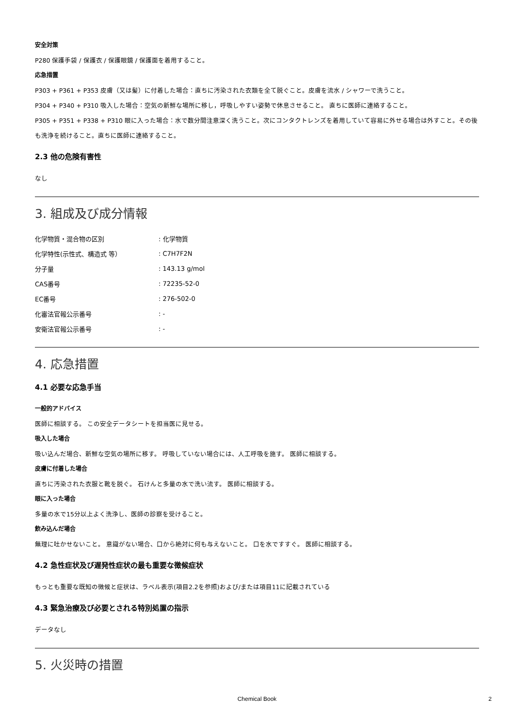安全対策
P280 保護手袋 / 保護衣 / 保護眼鏡 / 保護面を着用すること。
応急措置
P303 + P361 + P353 皮膚（又は髪）に付着した場合：直ちに汚染された衣類を全て脱ぐこと。皮膚を流水 / シャワーで洗うこと。
P304 + P340 + P310 吸入した場合：空気の新鮮な場所に移し，呼吸しやすい姿勢で休息させること。 直ちに医師に連絡すること。
P305 + P351 + P338 + P310 眼に入った場合：水で数分間注意深く洗うこと。次にコンタクトレンズを着用していて容易に外せる場合は外すこと。その後も洗浄を続けること。直ちに医師に連絡すること。
2.3 他の危険有害性
なし
3. 組成及び成分情報
| 化学物質・混合物の区別 | : 化学物質 |
| 化学特性(示性式、構造式 等） | : C7H7F2N |
| 分子量 | : 143.13 g/mol |
| CAS番号 | : 72235-52-0 |
| EC番号 | : 276-502-0 |
| 化審法官報公示番号 | : - |
| 安衛法官報公示番号 | : - |
4. 応急措置
4.1 必要な応急手当
一般的アドバイス
医師に相談する。 この安全データシートを担当医に見せる。
吸入した場合
吸い込んだ場合、新鮮な空気の場所に移す。 呼吸していない場合には、人工呼吸を施す。 医師に相談する。
皮膚に付着した場合
直ちに汚染された衣服と靴を脱ぐ。 石けんと多量の水で洗い流す。 医師に相談する。
眼に入った場合
多量の水で15分以上よく洗浄し、医師の診察を受けること。
飲み込んだ場合
無理に吐かせないこと。 意識がない場合、口から絶対に何も与えないこと。 口を水ですすぐ。 医師に相談する。
4.2 急性症状及び遅発性症状の最も重要な徴候症状
もっとも重要な既知の徴候と症状は、ラベル表示(項目2.2を参照)および/または項目11に記載されている
4.3 緊急治療及び必要とされる特別処置の指示
データなし
5. 火災時の措置
Chemical Book
2